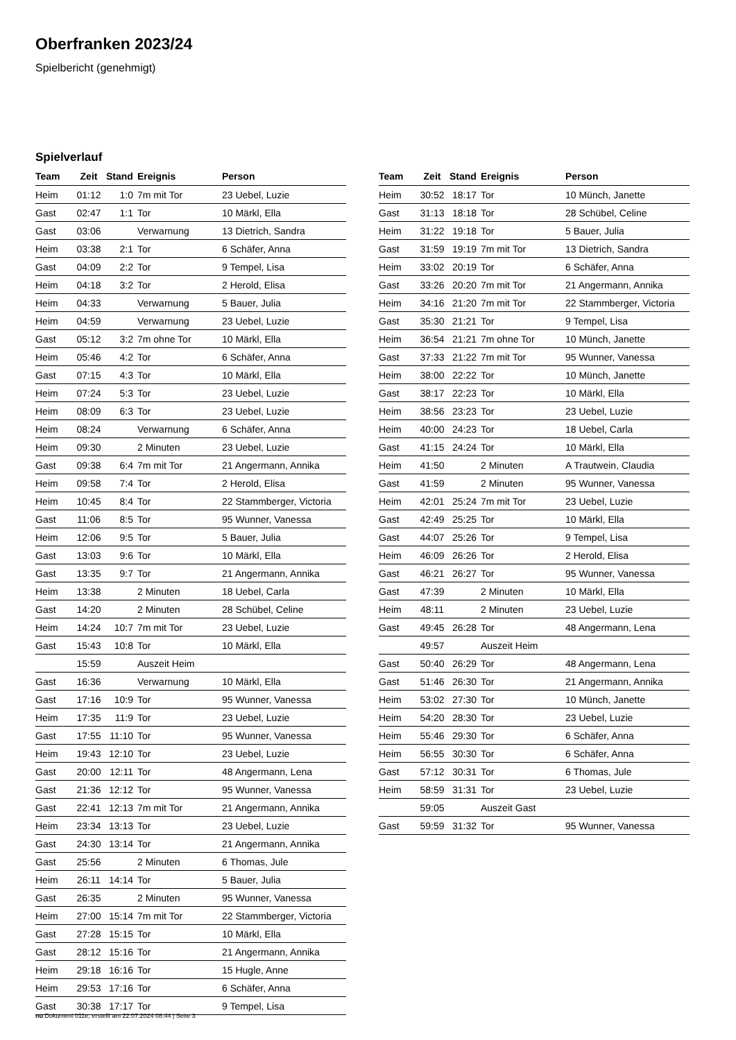Oberfranken 2023/24
Spielbericht (genehmigt)
Spielverlauf
| Team | Zeit | Stand | Ereignis | Person |
| --- | --- | --- | --- | --- |
| Heim | 01:12 | 1:0 | 7m mit Tor | 23 Uebel, Luzie |
| Gast | 02:47 | 1:1 | Tor | 10 Märkl, Ella |
| Gast | 03:06 | | Verwarnung | 13 Dietrich, Sandra |
| Heim | 03:38 | 2:1 | Tor | 6 Schäfer, Anna |
| Gast | 04:09 | 2:2 | Tor | 9 Tempel, Lisa |
| Heim | 04:18 | 3:2 | Tor | 2 Herold, Elisa |
| Heim | 04:33 | | Verwarnung | 5 Bauer, Julia |
| Heim | 04:59 | | Verwarnung | 23 Uebel, Luzie |
| Gast | 05:12 | 3:2 | 7m ohne Tor | 10 Märkl, Ella |
| Heim | 05:46 | 4:2 | Tor | 6 Schäfer, Anna |
| Gast | 07:15 | 4:3 | Tor | 10 Märkl, Ella |
| Heim | 07:24 | 5:3 | Tor | 23 Uebel, Luzie |
| Heim | 08:09 | 6:3 | Tor | 23 Uebel, Luzie |
| Heim | 08:24 | | Verwarnung | 6 Schäfer, Anna |
| Heim | 09:30 | | 2 Minuten | 23 Uebel, Luzie |
| Gast | 09:38 | 6:4 | 7m mit Tor | 21 Angermann, Annika |
| Heim | 09:58 | 7:4 | Tor | 2 Herold, Elisa |
| Heim | 10:45 | 8:4 | Tor | 22 Stammberger, Victoria |
| Gast | 11:06 | 8:5 | Tor | 95 Wunner, Vanessa |
| Heim | 12:06 | 9:5 | Tor | 5 Bauer, Julia |
| Gast | 13:03 | 9:6 | Tor | 10 Märkl, Ella |
| Gast | 13:35 | 9:7 | Tor | 21 Angermann, Annika |
| Heim | 13:38 | | 2 Minuten | 18 Uebel, Carla |
| Gast | 14:20 | | 2 Minuten | 28 Schübel, Celine |
| Heim | 14:24 | 10:7 | 7m mit Tor | 23 Uebel, Luzie |
| Gast | 15:43 | 10:8 | Tor | 10 Märkl, Ella |
| | 15:59 | | Auszeit Heim | |
| Gast | 16:36 | | Verwarnung | 10 Märkl, Ella |
| Gast | 17:16 | 10:9 | Tor | 95 Wunner, Vanessa |
| Heim | 17:35 | 11:9 | Tor | 23 Uebel, Luzie |
| Gast | 17:55 | 11:10 | Tor | 95 Wunner, Vanessa |
| Heim | 19:43 | 12:10 | Tor | 23 Uebel, Luzie |
| Gast | 20:00 | 12:11 | Tor | 48 Angermann, Lena |
| Gast | 21:36 | 12:12 | Tor | 95 Wunner, Vanessa |
| Gast | 22:41 | 12:13 | 7m mit Tor | 21 Angermann, Annika |
| Heim | 23:34 | 13:13 | Tor | 23 Uebel, Luzie |
| Gast | 24:30 | 13:14 | Tor | 21 Angermann, Annika |
| Gast | 25:56 | | 2 Minuten | 6 Thomas, Jule |
| Heim | 26:11 | 14:14 | Tor | 5 Bauer, Julia |
| Gast | 26:35 | | 2 Minuten | 95 Wunner, Vanessa |
| Heim | 27:00 | 15:14 | 7m mit Tor | 22 Stammberger, Victoria |
| Gast | 27:28 | 15:15 | Tor | 10 Märkl, Ella |
| Gast | 28:12 | 15:16 | Tor | 21 Angermann, Annika |
| Heim | 29:18 | 16:16 | Tor | 15 Hugle, Anne |
| Heim | 29:53 | 17:16 | Tor | 6 Schäfer, Anna |
| Gast | 30:38 | 17:17 | Tor | 9 Tempel, Lisa |
| Team | Zeit | Stand | Ereignis | Person |
| --- | --- | --- | --- | --- |
| Heim | 30:52 | 18:17 | Tor | 10 Münch, Janette |
| Gast | 31:13 | 18:18 | Tor | 28 Schübel, Celine |
| Heim | 31:22 | 19:18 | Tor | 5 Bauer, Julia |
| Gast | 31:59 | 19:19 | 7m mit Tor | 13 Dietrich, Sandra |
| Heim | 33:02 | 20:19 | Tor | 6 Schäfer, Anna |
| Gast | 33:26 | 20:20 | 7m mit Tor | 21 Angermann, Annika |
| Heim | 34:16 | 21:20 | 7m mit Tor | 22 Stammberger, Victoria |
| Gast | 35:30 | 21:21 | Tor | 9 Tempel, Lisa |
| Heim | 36:54 | 21:21 | 7m ohne Tor | 10 Münch, Janette |
| Gast | 37:33 | 21:22 | 7m mit Tor | 95 Wunner, Vanessa |
| Heim | 38:00 | 22:22 | Tor | 10 Münch, Janette |
| Gast | 38:17 | 22:23 | Tor | 10 Märkl, Ella |
| Heim | 38:56 | 23:23 | Tor | 23 Uebel, Luzie |
| Heim | 40:00 | 24:23 | Tor | 18 Uebel, Carla |
| Gast | 41:15 | 24:24 | Tor | 10 Märkl, Ella |
| Heim | 41:50 | | 2 Minuten | A Trautwein, Claudia |
| Gast | 41:59 | | 2 Minuten | 95 Wunner, Vanessa |
| Heim | 42:01 | 25:24 | 7m mit Tor | 23 Uebel, Luzie |
| Gast | 42:49 | 25:25 | Tor | 10 Märkl, Ella |
| Gast | 44:07 | 25:26 | Tor | 9 Tempel, Lisa |
| Heim | 46:09 | 26:26 | Tor | 2 Herold, Elisa |
| Gast | 46:21 | 26:27 | Tor | 95 Wunner, Vanessa |
| Gast | 47:39 | | 2 Minuten | 10 Märkl, Ella |
| Heim | 48:11 | | 2 Minuten | 23 Uebel, Luzie |
| Gast | 49:45 | 26:28 | Tor | 48 Angermann, Lena |
| | 49:57 | | Auszeit Heim | |
| Gast | 50:40 | 26:29 | Tor | 48 Angermann, Lena |
| Gast | 51:46 | 26:30 | Tor | 21 Angermann, Annika |
| Heim | 53:02 | 27:30 | Tor | 10 Münch, Janette |
| Heim | 54:20 | 28:30 | Tor | 23 Uebel, Luzie |
| Heim | 55:46 | 29:30 | Tor | 6 Schäfer, Anna |
| Heim | 56:55 | 30:30 | Tor | 6 Schäfer, Anna |
| Gast | 57:12 | 30:31 | Tor | 6 Thomas, Jule |
| Heim | 58:59 | 31:31 | Tor | 23 Uebel, Luzie |
| | 59:05 | | Auszeit Gast | |
| Gast | 59:59 | 31:32 | Tor | 95 Wunner, Vanessa |
nu.Dokument 011e, erstellt am 22.07.2024 08:44 | Seite 3